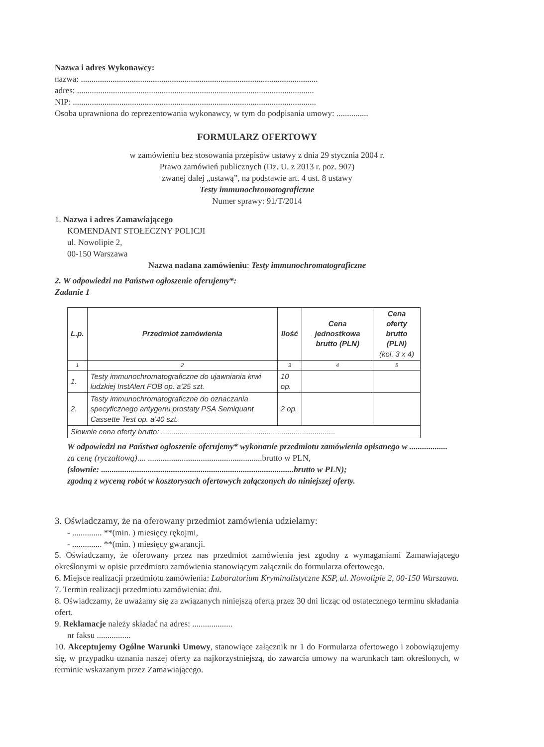Nazwa i adres Wykonawcy:
nazwa: ................................................................................................................
adres: ................................................................................................................
NIP: ...................................................................................................................
Osoba uprawniona do reprezentowania wykonawcy, w tym do podpisania umowy: ...............
FORMULARZ OFERTOWY
w zamówieniu bez stosowania przepisów ustawy z dnia 29 stycznia 2004 r.
Prawo zamówień publicznych (Dz. U. z 2013 r. poz. 907)
zwanej dalej „ustawą”, na podstawie art. 4 ust. 8 ustawy
Testy immunochromatograficzne
Numer sprawy: 91/T/2014
1. Nazwa i adres Zamawiającego
KOMENDANT STOŁECZNY POLICJI
ul. Nowolipie 2,
00-150 Warszawa
Nazwa nadana zamówieniu: Testy immunochromatograficzne
2. W odpowiedzi na Państwa ogłoszenie oferujemy*:
Zadanie 1
| L.p. | Przedmiot zamówienia | Ilość | Cena jednostkowa brutto (PLN) | Cena oferty brutto (PLN) (kol. 3 x 4) |
| --- | --- | --- | --- | --- |
| 1 | 2 | 3 | 4 | 5 |
| 1. | Testy immunochromatograficzne do ujawniania krwi ludzkiej InstAlert FOB op. a’25 szt. | 10 op. | | |
| 2. | Testy immunochromatograficzne do oznaczania specyficznego antygenu prostaty PSA Semiquant Cassette Test op. a’40 szt. | 2 op. | | |
| Słownie cena oferty brutto: .................................................................................... | | | | |
W odpowiedzi na Państwa ogłoszenie oferujemy* wykonanie przedmiotu zamówienia opisanego w ..................
za cenę (ryczałtową).... ......................................................brutto w PLN,
(słownie: ...........................................................................................brutto w PLN);
zgodną z wyceną robót w kosztorysach ofertowych załączonych do niniejszej oferty.
3. Oświadczamy, że na oferowany przedmiot zamówienia udzielamy:
- .............. **(min. ) miesięcy rękojmi,
- .............. **(min. ) miesięcy gwarancji.
5. Oświadczamy, że oferowany przez nas przedmiot zamówienia jest zgodny z wymaganiami Zamawiającego określonymi w opisie przedmiotu zamówienia stanowiącym załącznik do formularza ofertowego.
6. Miejsce realizacji przedmiotu zamówienia: Laboratorium Kryminalistyczne KSP, ul. Nowolipie 2, 00-150 Warszawa.
7. Termin realizacji przedmiotu zamówienia: dni.
8. Oświadczamy, że uważamy się za związanych niniejszą ofertą przez 30 dni licząc od ostatecznego terminu składania ofert.
9. Reklamacje należy składać na adres: ...................
nr faksu ................
10. Akceptujemy Ogólne Warunki Umowy, stanowiące załącznik nr 1 do Formularza ofertowego i zobowiązujemy się, w przypadku uznania naszej oferty za najkorzystniejszą, do zawarcia umowy na warunkach tam określonych, w terminie wskazanym przez Zamawiającego.